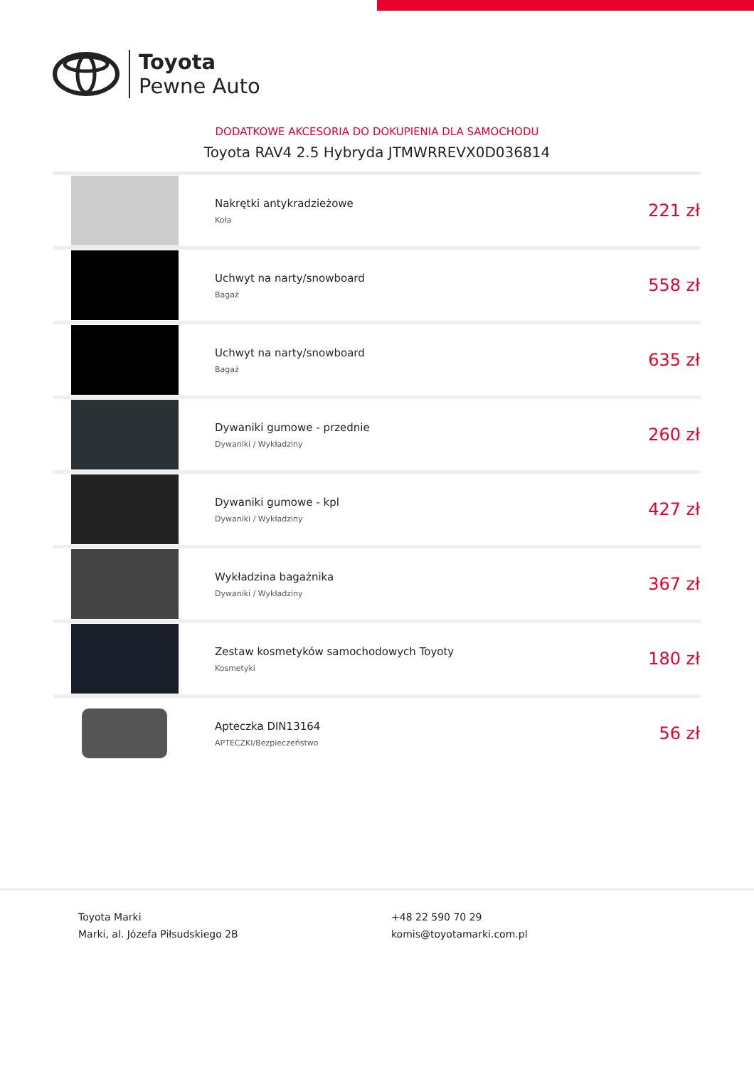Toyota
Pewne Auto
DODATKOWE AKCESORIA DO DOKUPIENIA DLA SAMOCHODU
Toyota RAV4 2.5 Hybryda JTMWRREVX0D036814
| | Nakrętki antykradzieżowe Koła | 221 zł |
| | Uchwyt na narty/snowboard Bagaż | 558 zł |
| | Uchwyt na narty/snowboard Bagaż | 635 zł |
| | Dywaniki gumowe - przednie Dywaniki / Wykładziny | 260 zł |
| | Dywaniki gumowe - kpl Dywaniki / Wykładziny | 427 zł |
| | Wykładzina bagażnika Dywaniki / Wykładziny | 367 zł |
| | Zestaw kosmetyków samochodowych Toyoty Kosmetyki | 180 zł |
| | Apteczka DIN13164 APTECZKI/Bezpieczeństwo | 56 zł |
Toyota Marki
Marki, al. Józefa Piłsudskiego 2B
+48 22 590 70 29
komis@toyotamarki.com.pl